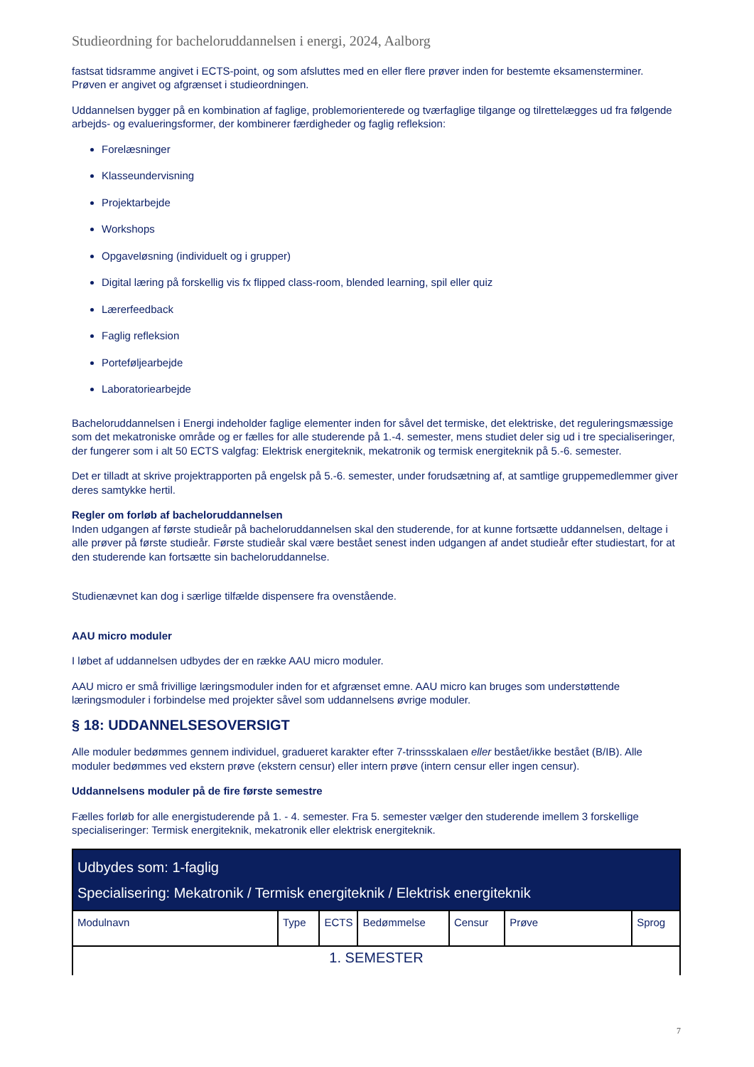Studieordning for bacheloruddannelsen i energi, 2024, Aalborg
fastsat tidsramme angivet i ECTS-point, og som afsluttes med en eller flere prøver inden for bestemte eksamensterminer. Prøven er angivet og afgrænset i studieordningen.
Uddannelsen bygger på en kombination af faglige, problemorienterede og tværfaglige tilgange og tilrettelægges ud fra følgende arbejds- og evalueringsformer, der kombinerer færdigheder og faglig refleksion:
Forelæsninger
Klasseundervisning
Projektarbejde
Workshops
Opgaveløsning (individuelt og i grupper)
Digital læring på forskellig vis fx flipped class-room, blended learning, spil eller quiz
Lærerfeedback
Faglig refleksion
Porteføljearbejde
Laboratoriearbejde
Bacheloruddannelsen i Energi indeholder faglige elementer inden for såvel det termiske, det elektriske, det reguleringsmæssige som det mekatroniske område og er fælles for alle studerende på 1.-4. semester, mens studiet deler sig ud i tre specialiseringer, der fungerer som i alt 50 ECTS valgfag: Elektrisk energiteknik, mekatronik og termisk energiteknik på 5.-6. semester.
Det er tilladt at skrive projektrapporten på engelsk på 5.-6. semester, under forudsætning af, at samtlige gruppemedlemmer giver deres samtykke hertil.
Regler om forløb af bacheloruddannelsen
Inden udgangen af første studieår på bacheloruddannelsen skal den studerende, for at kunne fortsætte uddannelsen, deltage i alle prøver på første studieår. Første studieår skal være bestået senest inden udgangen af andet studieår efter studiestart, for at den studerende kan fortsætte sin bacheloruddannelse.
Studienævnet kan dog i særlige tilfælde dispensere fra ovenstående.
AAU micro moduler
I løbet af uddannelsen udbydes der en række AAU micro moduler.
AAU micro er små frivillige læringsmoduler inden for et afgrænset emne. AAU micro kan bruges som understøttende læringsmoduler i forbindelse med projekter såvel som uddannelsens øvrige moduler.
§ 18: UDDANNELSESOVERSIGT
Alle moduler bedømmes gennem individuel, gradueret karakter efter 7-trinssskalaen eller bestået/ikke bestået (B/IB). Alle moduler bedømmes ved ekstern prøve (ekstern censur) eller intern prøve (intern censur eller ingen censur).
Uddannelsens moduler på de fire første semestre
Fælles forløb for alle energistuderende på 1. - 4. semester. Fra 5. semester vælger den studerende imellem 3 forskellige specialiseringer: Termisk energiteknik, mekatronik eller elektrisk energiteknik.
| Udbydes som: 1-faglig Specialisering: Mekatronik / Termisk energiteknik / Elektrisk energiteknik | | | | | | |
| --- | --- | --- | --- | --- | --- | --- |
| Modulnavn | Type | ECTS | Bedømmelse | Censur | Prøve | Sprog |
| 1. SEMESTER | | | | | | |
7